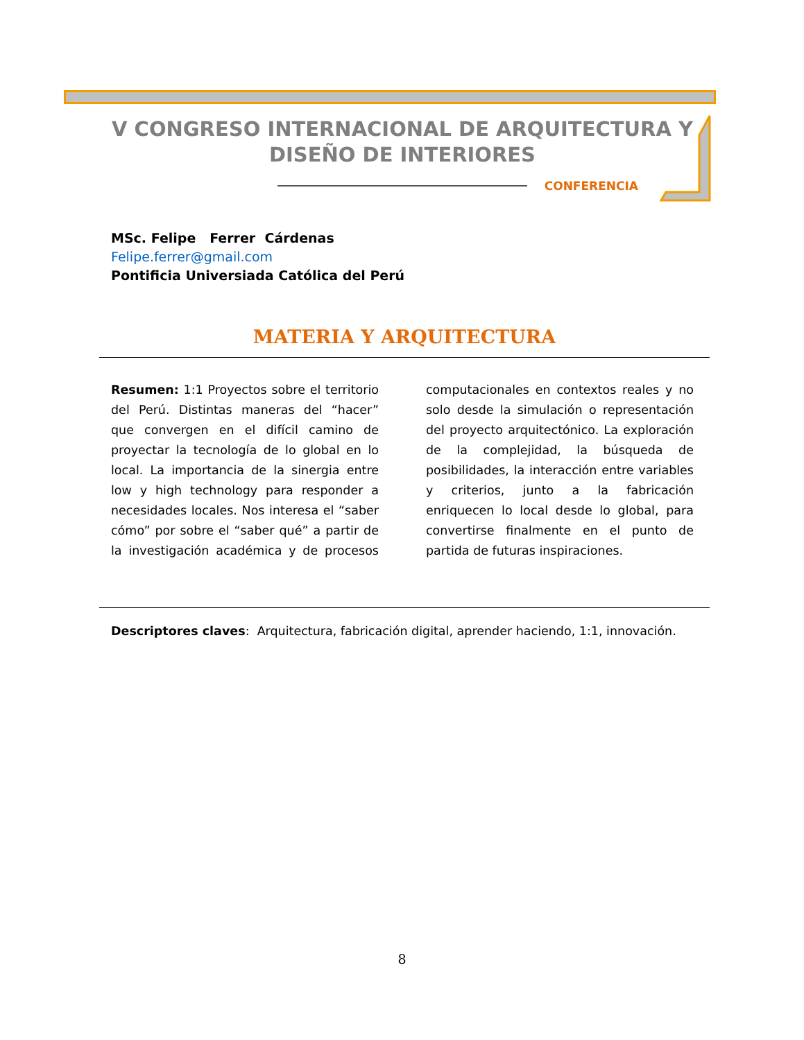V CONGRESO INTERNACIONAL DE ARQUITECTURA Y DISEÑO DE INTERIORES
CONFERENCIA
MSc. Felipe Ferrer Cárdenas
Felipe.ferrer@gmail.com
Pontificia Universiada Católica del Perú
MATERIA Y ARQUITECTURA
Resumen: 1:1 Proyectos sobre el territorio del Perú. Distintas maneras del “hacer” que convergen en el difícil camino de proyectar la tecnología de lo global en lo local. La importancia de la sinergia entre low y high technology para responder a necesidades locales. Nos interesa el “saber cómo” por sobre el “saber qué” a partir de la investigación académica y de procesos computacionales en contextos reales y no solo desde la simulación o representación del proyecto arquitectónico. La exploración de la complejidad, la búsqueda de posibilidades, la interacción entre variables y criterios, junto a la fabricación enriquecen lo local desde lo global, para convertirse finalmente en el punto de partida de futuras inspiraciones.
Descriptores claves: Arquitectura, fabricación digital, aprender haciendo, 1:1, innovación.
8